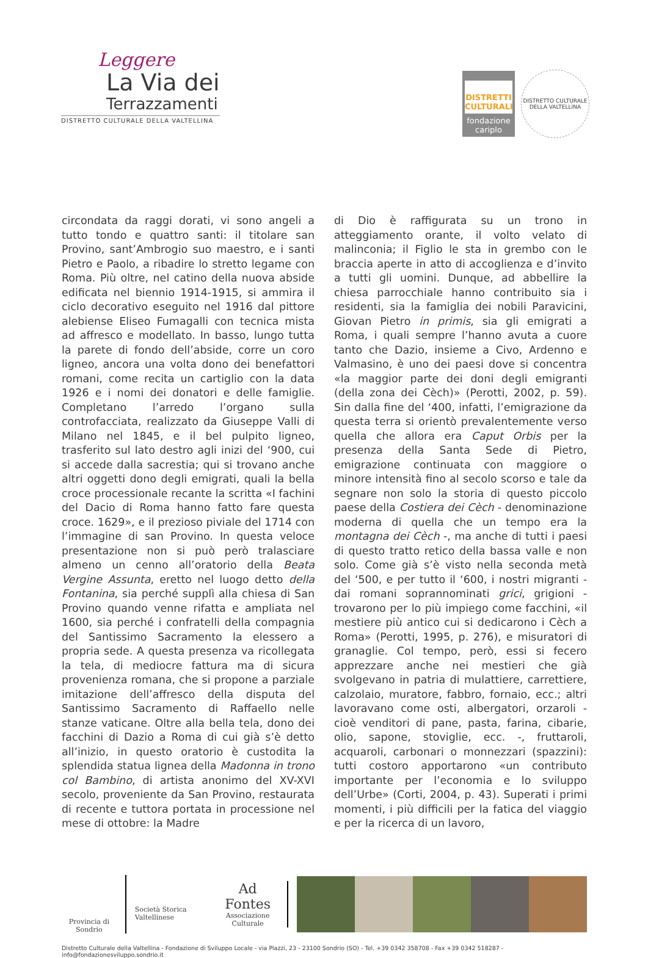Leggere
La Via dei
Terrazzamenti
DISTRETTO CULTURALE DELLA VALTELLINA
DISTRETTI CULTURALI
fondazione cariplo
DISTRETTO CULTURALE DELLA VALTELLINA
circondata da raggi dorati, vi sono angeli a tutto tondo e quattro santi: il titolare san Provino, sant’Ambrogio suo maestro, e i santi Pietro e Paolo, a ribadire lo stretto legame con Roma. Più oltre, nel catino della nuova abside edificata nel biennio 1914-1915, si ammira il ciclo decorativo eseguito nel 1916 dal pittore alebiense Eliseo Fumagalli con tecnica mista ad affresco e modellato. In basso, lungo tutta la parete di fondo dell’abside, corre un coro ligneo, ancora una volta dono dei benefattori romani, come recita un cartiglio con la data 1926 e i nomi dei donatori e delle famiglie. Completano l’arredo l’organo sulla controfacciata, realizzato da Giuseppe Valli di Milano nel 1845, e il bel pulpito ligneo, trasferito sul lato destro agli inizi del ‘900, cui si accede dalla sacrestia; qui si trovano anche altri oggetti dono degli emigrati, quali la bella croce processionale recante la scritta «I fachini del Dacio di Roma hanno fatto fare questa croce. 1629», e il prezioso piviale del 1714 con l’immagine di san Provino. In questa veloce presentazione non si può però tralasciare almeno un cenno all’oratorio della Beata Vergine Assunta, eretto nel luogo detto della Fontanina, sia perché supplì alla chiesa di San Provino quando venne rifatta e ampliata nel 1600, sia perché i confratelli della compagnia del Santissimo Sacramento la elessero a propria sede. A questa presenza va ricollegata la tela, di mediocre fattura ma di sicura provenienza romana, che si propone a parziale imitazione dell’affresco della disputa del Santissimo Sacramento di Raffaello nelle stanze vaticane. Oltre alla bella tela, dono dei facchini di Dazio a Roma di cui già s’è detto all’inizio, in questo oratorio è custodita la splendida statua lignea della Madonna in trono col Bambino, di artista anonimo del XV-XVI secolo, proveniente da San Provino, restaurata di recente e tuttora portata in processione nel mese di ottobre: la Madre
di Dio è raffigurata su un trono in atteggiamento orante, il volto velato di malinconia; il Figlio le sta in grembo con le braccia aperte in atto di accoglienza e d’invito a tutti gli uomini. Dunque, ad abbellire la chiesa parrocchiale hanno contribuito sia i residenti, sia la famiglia dei nobili Paravicini, Giovan Pietro in primis, sia gli emigrati a Roma, i quali sempre l’hanno avuta a cuore tanto che Dazio, insieme a Civo, Ardenno e Valmasino, è uno dei paesi dove si concentra «la maggior parte dei doni degli emigranti (della zona dei Cèch)» (Perotti, 2002, p. 59). Sin dalla fine del ‘400, infatti, l’emigrazione da questa terra si orientò prevalentemente verso quella che allora era Caput Orbis per la presenza della Santa Sede di Pietro, emigrazione continuata con maggiore o minore intensità fino al secolo scorso e tale da segnare non solo la storia di questo piccolo paese della Costiera dei Cèch - denominazione moderna di quella che un tempo era la montagna dei Cèch -, ma anche di tutti i paesi di questo tratto retico della bassa valle e non solo. Come già s’è visto nella seconda metà del ‘500, e per tutto il ‘600, i nostri migranti - dai romani soprannominati grici, grigioni - trovarono per lo più impiego come facchini, «il mestiere più antico cui si dedicarono i Cèch a Roma» (Perotti, 1995, p. 276), e misuratori di granaglie. Col tempo, però, essi si fecero apprezzare anche nei mestieri che già svolgevano in patria di mulattiere, carrettiere, calzolaio, muratore, fabbro, fornaio, ecc.; altri lavoravano come osti, albergatori, orzaroli - cioè venditori di pane, pasta, farina, cibarie, olio, sapone, stoviglie, ecc. -, fruttaroli, acquaroli, carbonari o monnezzari (spazzini): tutti costoro apportarono «un contributo importante per l’economia e lo sviluppo dell’Urbe» (Corti, 2004, p. 43). Superati i primi momenti, i più difficili per la fatica del viaggio e per la ricerca di un lavoro,
Provincia di Sondrio
Società Storica Valtellinese
Ad Fontes
Associazione Culturale
Distretto Culturale della Valtellina - Fondazione di Sviluppo Locale - via Piazzi, 23 - 23100 Sondrio (SO) - Tel. +39 0342 358708 - Fax +39 0342 518287 - info@fondazionesviluppo.sondrio.it